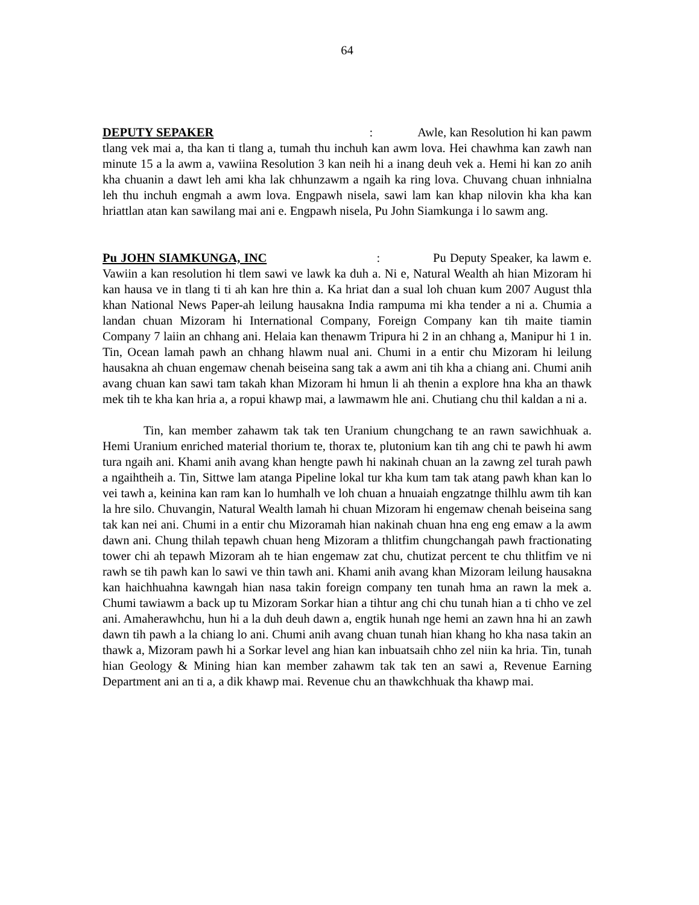64
DEPUTY SEPAKER : Awle, kan Resolution hi kan pawm tlang vek mai a, tha kan ti tlang a, tumah thu inchuh kan awm lova. Hei chawhma kan zawh nan minute 15 a la awm a, vawiina Resolution 3 kan neih hi a inang deuh vek a. Hemi hi kan zo anih kha chuanin a dawt leh ami kha lak chhunzawm a ngaih ka ring lova. Chuvang chuan inhnialna leh thu inchuh engmah a awm lova. Engpawh nisela, sawi lam kan khap nilovin kha kha kan hriattlan atan kan sawilang mai ani e. Engpawh nisela, Pu John Siamkunga i lo sawm ang.
Pu JOHN SIAMKUNGA, INC : Pu Deputy Speaker, ka lawm e. Vawiin a kan resolution hi tlem sawi ve lawk ka duh a. Ni e, Natural Wealth ah hian Mizoram hi kan hausa ve in tlang ti ti ah kan hre thin a. Ka hriat dan a sual loh chuan kum 2007 August thla khan National News Paper-ah leilung hausakna India rampuma mi kha tender a ni a. Chumia a landan chuan Mizoram hi International Company, Foreign Company kan tih maite tiamin Company 7 laiin an chhang ani. Helaia kan thenawm Tripura hi 2 in an chhang a, Manipur hi 1 in. Tin, Ocean lamah pawh an chhang hlawm nual ani. Chumi in a entir chu Mizoram hi leilung hausakna ah chuan engemaw chenah beiseina sang tak a awm ani tih kha a chiang ani. Chumi anih avang chuan kan sawi tam takah khan Mizoram hi hmun li ah thenin a explore hna kha an thawk mek tih te kha kan hria a, a ropui khawp mai, a lawmawm hle ani. Chutiang chu thil kaldan a ni a.
Tin, kan member zahawm tak tak ten Uranium chungchang te an rawn sawichhuak a. Hemi Uranium enriched material thorium te, thorax te, plutonium kan tih ang chi te pawh hi awm tura ngaih ani. Khami anih avang khan hengte pawh hi nakinah chuan an la zawng zel turah pawh a ngaihtheih a. Tin, Sittwe lam atanga Pipeline lokal tur kha kum tam tak atang pawh khan kan lo vei tawh a, keinina kan ram kan lo humhalh ve loh chuan a hnuaiah engzatnge thilhlu awm tih kan la hre silo. Chuvangin, Natural Wealth lamah hi chuan Mizoram hi engemaw chenah beiseina sang tak kan nei ani. Chumi in a entir chu Mizoramah hian nakinah chuan hna eng eng emaw a la awm dawn ani. Chung thilah tepawh chuan heng Mizoram a thlitfim chungchangah pawh fractionating tower chi ah tepawh Mizoram ah te hian engemaw zat chu, chutizat percent te chu thlitfim ve ni rawh se tih pawh kan lo sawi ve thin tawh ani. Khami anih avang khan Mizoram leilung hausakna kan haichhuahna kawngah hian nasa takin foreign company ten tunah hma an rawn la mek a. Chumi tawiawm a back up tu Mizoram Sorkar hian a tihtur ang chi chu tunah hian a ti chho ve zel ani. Amaherawhchu, hun hi a la duh deuh dawn a, engtik hunah nge hemi an zawn hna hi an zawh dawn tih pawh a la chiang lo ani. Chumi anih avang chuan tunah hian khang ho kha nasa takin an thawk a, Mizoram pawh hi a Sorkar level ang hian kan inbuatsaih chho zel niin ka hria. Tin, tunah hian Geology & Mining hian kan member zahawm tak tak ten an sawi a, Revenue Earning Department ani an ti a, a dik khawp mai. Revenue chu an thawkchhuak tha khawp mai.